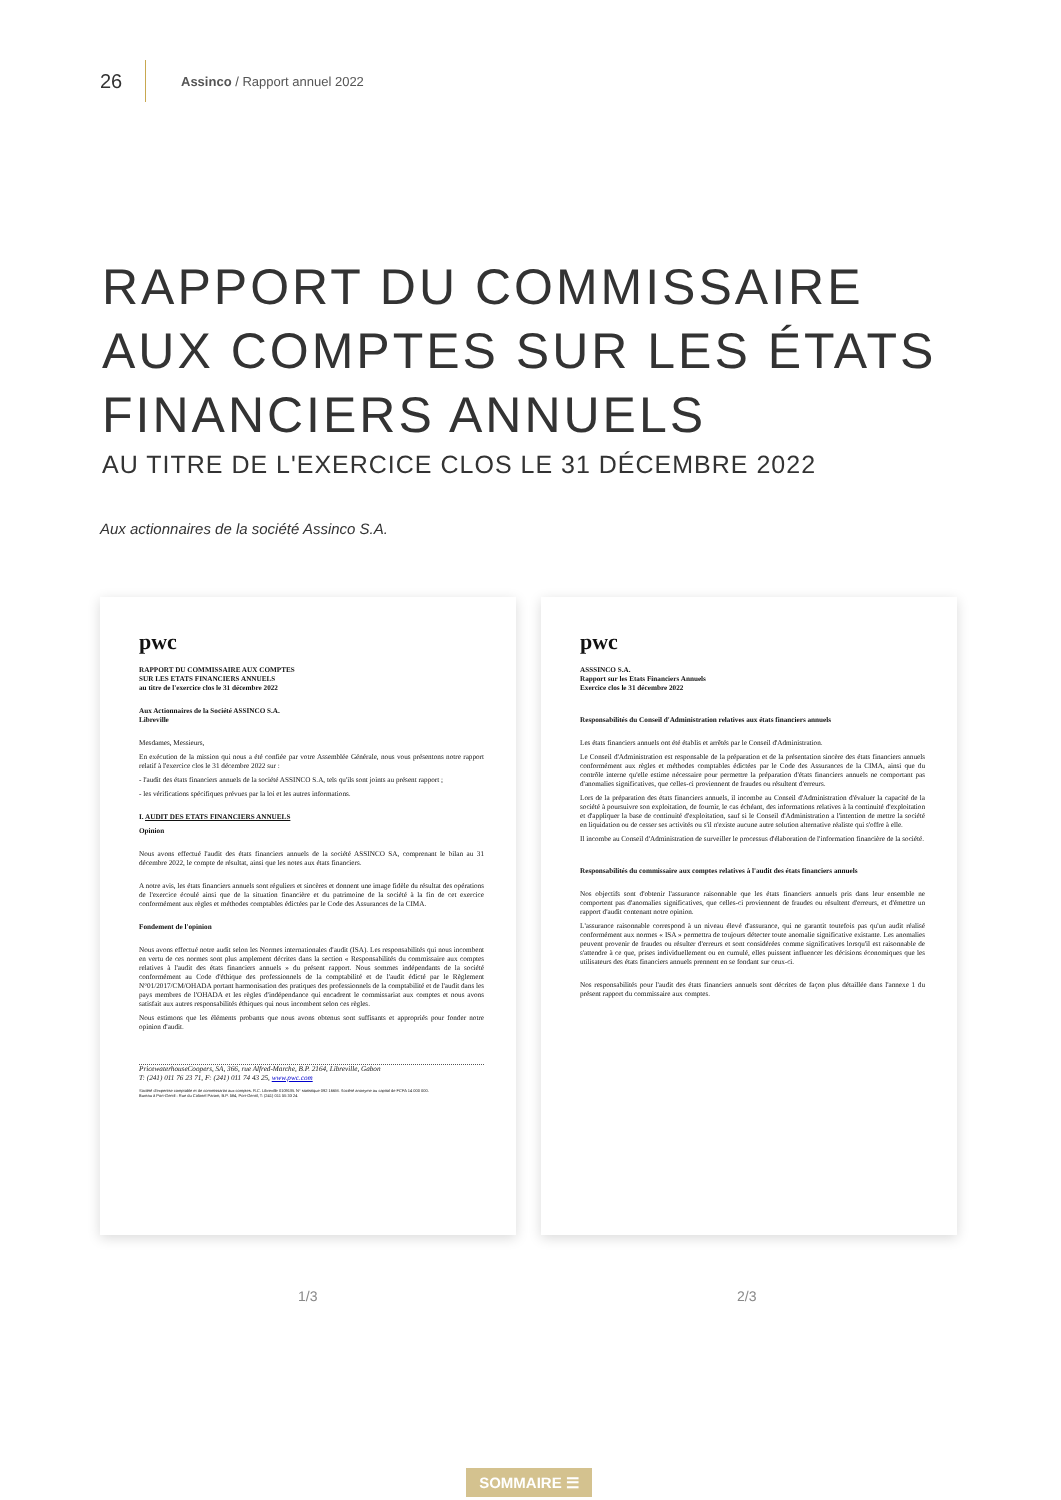26 Assinco / Rapport annuel 2022
RAPPORT DU COMMISSAIRE
AUX COMPTES SUR LES ÉTATS
FINANCIERS ANNUELS
AU TITRE DE L'EXERCICE CLOS LE 31 DÉCEMBRE 2022
Aux actionnaires de la société Assinco S.A.
pwc
RAPPORT DU COMMISSAIRE AUX COMPTES
SUR LES ETATS FINANCIERS ANNUELS
au titre de l'exercice clos le 31 décembre 2022
Aux Actionnaires de la Société ASSINCO S.A.
Libreville
Mesdames, Messieurs,
En exécution de la mission qui nous a été confiée par votre Assemblée Générale, nous vous présentons notre rapport relatif à l'exercice clos le 31 décembre 2022 sur :
- l'audit des états financiers annuels de la société ASSINCO S.A, tels qu'ils sont joints au présent rapport ;
- les vérifications spécifiques prévues par la loi et les autres informations.
I. AUDIT DES ETATS FINANCIERS ANNUELS
Opinion
Nous avons effectué l'audit des états financiers annuels de la société ASSINCO SA, comprenant le bilan au 31 décembre 2022, le compte de résultat, ainsi que les notes aux états financiers.
A notre avis, les états financiers annuels sont réguliers et sincères et donnent une image fidèle du résultat des opérations de l'exercice écoulé ainsi que de la situation financière et du patrimoine de la société à la fin de cet exercice conformément aux règles et méthodes comptables édictées par le Code des Assurances de la CIMA.
Fondement de l'opinion
Nous avons effectué notre audit selon les Normes internationales d'audit (ISA). Les responsabilités qui nous incombent en vertu de ces normes sont plus amplement décrites dans la section « Responsabilités du commissaire aux comptes relatives à l'audit des états financiers annuels » du présent rapport. Nous sommes indépendants de la société conformément au Code d'éthique des professionnels de la comptabilité et de l'audit édicté par le Règlement N°01/2017/CM/OHADA portant harmonisation des pratiques des professionnels de la comptabilité et de l'audit dans les pays membres de l'OHADA et les règles d'indépendance qui encadrent le commissariat aux comptes et nous avons satisfait aux autres responsabilités éthiques qui nous incombent selon ces règles.
Nous estimons que les éléments probants que nous avons obtenus sont suffisants et appropriés pour fonder notre opinion d'audit.
PricewaterhouseCoopers, SA, 366, rue Alfred-Marche, B.P. 2164, Libreville, Gabon
T: (241) 011 76 23 71, F: (241) 011 74 43 25, www.pwc.com
Société d'expertise comptable et de commissariat aux comptes. R.C. Libreville 01091/B. N° statistique 092 166M. Société anonyme au capital de FCFA 14 000 000.
Bureau à Port-Gentil : Rue du Colonel Parant, B.P. 584, Port-Gentil, T: (241) 011 55 33 24
pwc
ASSSINCO S.A.
Rapport sur les Etats Financiers Annuels
Exercice clos le 31 décembre 2022
Responsabilités du Conseil d'Administration relatives aux états financiers annuels
Les états financiers annuels ont été établis et arrêtés par le Conseil d'Administration.
Le Conseil d'Administration est responsable de la préparation et de la présentation sincère des états financiers annuels conformément aux règles et méthodes comptables édictées par le Code des Assurances de la CIMA, ainsi que du contrôle interne qu'elle estime nécessaire pour permettre la préparation d'états financiers annuels ne comportant pas d'anomalies significatives, que celles-ci proviennent de fraudes ou résultent d'erreurs.
Lors de la préparation des états financiers annuels, il incombe au Conseil d'Administration d'évaluer la capacité de la société à poursuivre son exploitation, de fournir, le cas échéant, des informations relatives à la continuité d'exploitation et d'appliquer la base de continuité d'exploitation, sauf si le Conseil d'Administration a l'intention de mettre la société en liquidation ou de cesser ses activités ou s'il n'existe aucune autre solution alternative réaliste qui s'offre à elle.
Il incombe au Conseil d'Administration de surveiller le processus d'élaboration de l'information financière de la société.
Responsabilités du commissaire aux comptes relatives à l'audit des états financiers annuels
Nos objectifs sont d'obtenir l'assurance raisonnable que les états financiers annuels pris dans leur ensemble ne comportent pas d'anomalies significatives, que celles-ci proviennent de fraudes ou résultent d'erreurs, et d'émettre un rapport d'audit contenant notre opinion.
L'assurance raisonnable correspond à un niveau élevé d'assurance, qui ne garantit toutefois pas qu'un audit réalisé conformément aux normes « ISA » permettra de toujours détecter toute anomalie significative existante. Les anomalies peuvent provenir de fraudes ou résulter d'erreurs et sont considérées comme significatives lorsqu'il est raisonnable de s'attendre à ce que, prises individuellement ou en cumulé, elles puissent influencer les décisions économiques que les utilisateurs des états financiers annuels prennent en se fondant sur ceux-ci.
Nos responsabilités pour l'audit des états financiers annuels sont décrites de façon plus détaillée dans l'annexe 1 du présent rapport du commissaire aux comptes.
1/3 2/3
SOMMAIRE ☰